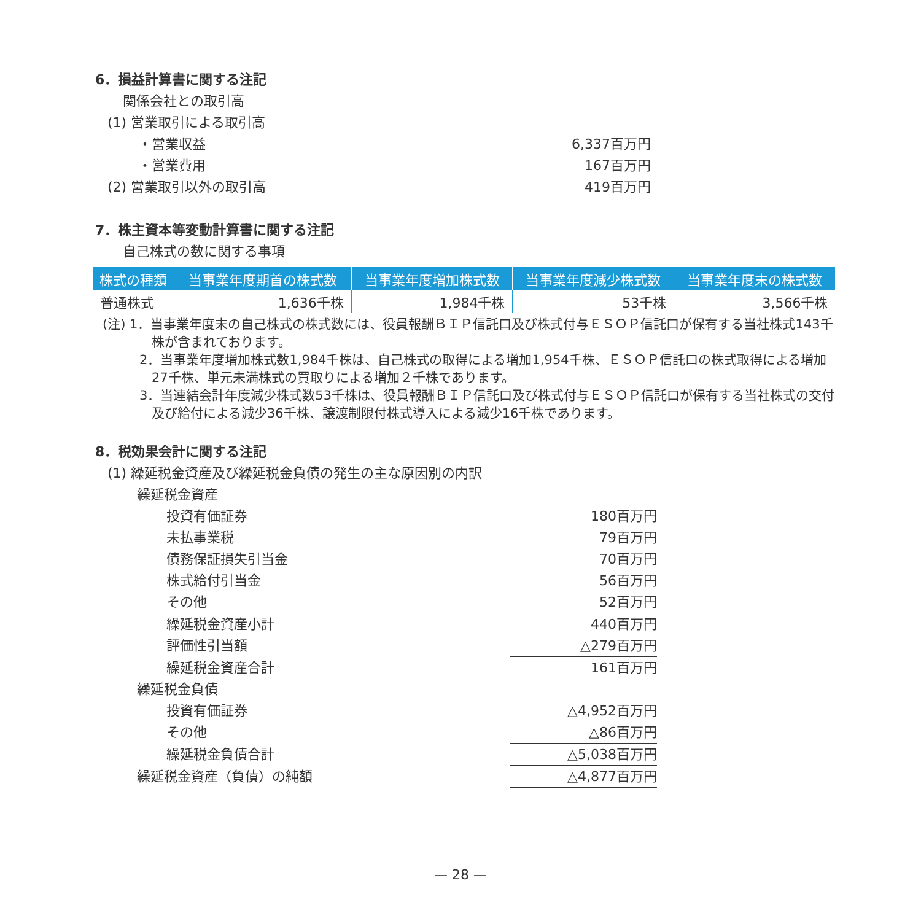6．損益計算書に関する注記
関係会社との取引高
(1) 営業取引による取引高
・営業収益 6,337百万円
・営業費用 167百万円
(2) 営業取引以外の取引高 419百万円
7．株主資本等変動計算書に関する注記
自己株式の数に関する事項
| 株式の種類 | 当事業年度期首の株式数 | 当事業年度増加株式数 | 当事業年度減少株式数 | 当事業年度末の株式数 |
| --- | --- | --- | --- | --- |
| 普通株式 | 1,636千株 | 1,984千株 | 53千株 | 3,566千株 |
(注) 1．当事業年度末の自己株式の株式数には、役員報酬ＢＩＰ信託口及び株式付与ＥＳＯＰ信託口が保有する当社株式143千株が含まれております。
2．当事業年度増加株式数1,984千株は、自己株式の取得による増加1,954千株、ＥＳＯＰ信託口の株式取得による増加27千株、単元未満株式の買取りによる増加２千株であります。
3．当連結会計年度減少株式数53千株は、役員報酬ＢＩＰ信託口及び株式付与ＥＳＯＰ信託口が保有する当社株式の交付及び給付による減少36千株、譲渡制限付株式導入による減少16千株であります。
8．税効果会計に関する注記
(1) 繰延税金資産及び繰延税金負債の発生の主な原因別の内訳
繰延税金資産
投資有価証券 180百万円
未払事業税 79百万円
債務保証損失引当金 70百万円
株式給付引当金 56百万円
その他 52百万円
繰延税金資産小計 440百万円
評価性引当額 △279百万円
繰延税金資産合計 161百万円
繰延税金負債
投資有価証券 △4,952百万円
その他 △86百万円
繰延税金負債合計 △5,038百万円
繰延税金資産（負債）の純額 △4,877百万円
— 28 —